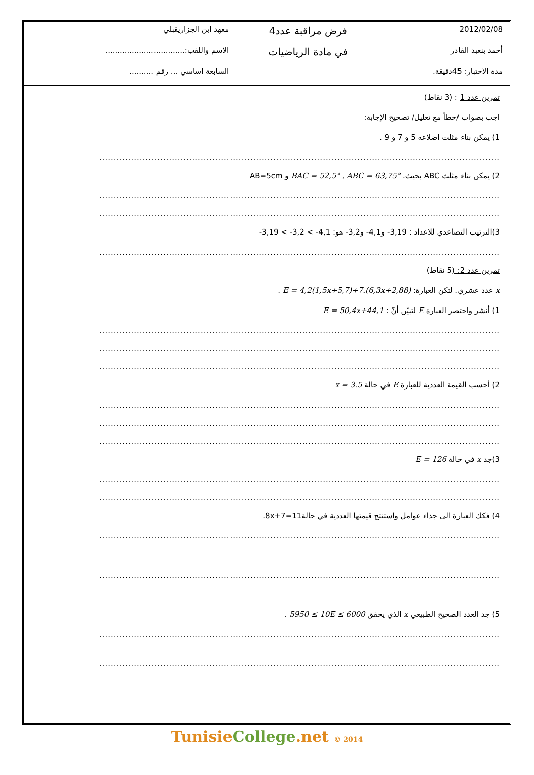| 2012/02/08 | فرض مراقبة عدد4 | معهد ابن الجزاريقبلي |
| أحمد بنعبد القادر | في مادة الرياضيات | الاسم واللقب:................................. |
| مدة الاختبار: 45دقيقة. | | السابعة اساسي ... رقم .......... |
تمرين عدد 1 : (3 نقاط)
اجب بصواب /خطأ مع تعليل/ تصحيح الإجابة:
1) يمكن بناء مثلت اضلاعه 5 و 7 و 9 .
..........................................................................................................................................
2) يمكن بناء مثلث ABC بحيث. BAC = 52,5° , ABC = 63,75° و AB=5cm
..........................................................................................................................................
..........................................................................................................................................
3)الترتيب التصاعدي للاعداد : 3,19- و4,1- و3,2- هو: -3,19 < -3,2 < -4,1
..........................................................................................................................................
تمرين عدد 2: (5 نقاط)
x عدد عشري. لتكن العبارة: E = 4,2(1,5x+5,7)+7.(6,3x+2,88) .
1) أنشر واختصر العبارة E لتبيّن أنّ : E = 50,4x+44,1
..........................................................................................................................................
..........................................................................................................................................
..........................................................................................................................................
2) أحسب القيمة العددية للعبارة E في حالة x = 3.5
..........................................................................................................................................
..........................................................................................................................................
..........................................................................................................................................
3)جد x في حالة E = 126
..........................................................................................................................................
..........................................................................................................................................
4) فكك العبارة الى جذاء عوامل واستنتج قيمتها العددية في حالة8x+7=11.
..........................................................................................................................................
..........................................................................................................................................
5) جد العدد الصحيح الطبيعي x الذي يحقق 5950 ≤ 10E ≤ 6000 .
..........................................................................................................................................
..........................................................................................................................................
TunisieCollege.net © 2014